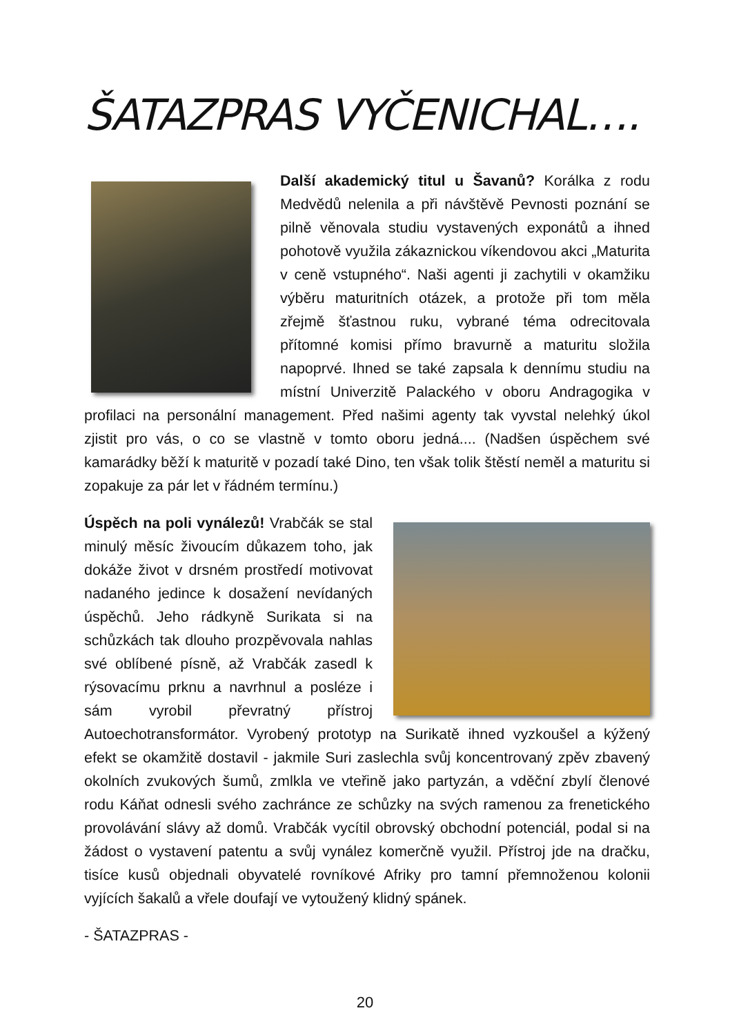ŠATAZPRAS VYČENICHAL….
Další akademický titul u Šavanů? Korálka z rodu Medvědů nelenila a při návštěvě Pevnosti poznání se pilně věnovala studiu vystavených exponátů a ihned pohotově využila zákaznickou víkendovou akci „Maturita v ceně vstupného“. Naši agenti ji zachytili v okamžiku výběru maturitních otázek, a protože při tom měla zřejmě šťastnou ruku, vybrané téma odrecitovala přítomné komisi přímo bravurně a maturitu složila napoprvé. Ihned se také zapsala k dennímu studiu na místní Univerzitě Palackého v oboru Andragogika v profilaci na personální management. Před našimi agenty tak vyvstal nelehký úkol zjistit pro vás, o co se vlastně v tomto oboru jedná.... (Nadšen úspěchem své kamarádky běží k maturitě v pozadí také Dino, ten však tolik štěstí neměl a maturitu si zopakuje za pár let v řádném termínu.)
Úspěch na poli vynálezů! Vrabčák se stal minulý měsíc živoucím důkazem toho, jak dokáže život v drsném prostředí motivovat nadaného jedince k dosažení nevídaných úspěchů. Jeho rádkyně Surikata si na schůzkách tak dlouho prozpěvovala nahlas své oblíbené písně, až Vrabčák zasedl k rýsovacímu prknu a navrhnul a posléze i sám vyrobil převratný přístroj Autoechotransformátor. Vyrobený prototyp na Surikatě ihned vyzkoušel a kýžený efekt se okamžitě dostavil - jakmile Suri zaslechla svůj koncentrovaný zpěv zbavený okolních zvukových šumů, zmlkla ve vteřině jako partyzán, a vděční zbylí členové rodu Káňat odnesli svého zachránce ze schůzky na svých ramenou za frenetického provolávání slávy až domů. Vrabčák vycítil obrovský obchodní potenciál, podal si na žádost o vystavení patentu a svůj vynález komerčně využil. Přístroj jde na dračku, tisíce kusů objednali obyvatelé rovníkové Afriky pro tamní přemnoženou kolonii vyjících šakalů a vřele doufají ve vytoužený klidný spánek.
- ŠATAZPRAS -
20